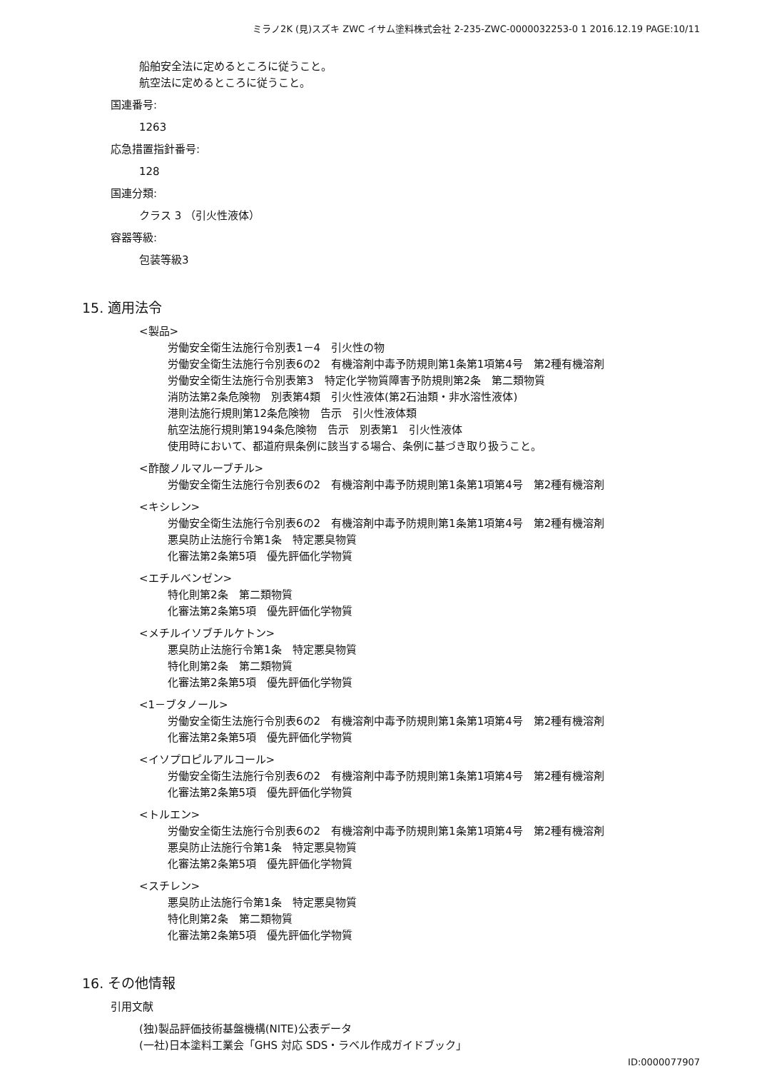ミラノ2K (見)スズキ ZWC イサム塗料株式会社 2-235-ZWC-0000032253-0 1 2016.12.19 PAGE:10/11
船舶安全法に定めるところに従うこと。
航空法に定めるところに従うこと。
国連番号:
1263
応急措置指針番号:
128
国連分類:
クラス 3 （引火性液体）
容器等級:
包装等級3
15. 適用法令
<製品>
労働安全衛生法施行令別表1－4　引火性の物
労働安全衛生法施行令別表6の2　有機溶剤中毒予防規則第1条第1項第4号　第2種有機溶剤
労働安全衛生法施行令別表第3　特定化学物質障害予防規則第2条　第二類物質
消防法第2条危険物　別表第4類　引火性液体(第2石油類・非水溶性液体)
港則法施行規則第12条危険物　告示　引火性液体類
航空法施行規則第194条危険物　告示　別表第1　引火性液体
使用時において、都道府県条例に該当する場合、条例に基づき取り扱うこと。
<酢酸ノルマルーブチル>
労働安全衛生法施行令別表6の2　有機溶剤中毒予防規則第1条第1項第4号　第2種有機溶剤
<キシレン>
労働安全衛生法施行令別表6の2　有機溶剤中毒予防規則第1条第1項第4号　第2種有機溶剤
悪臭防止法施行令第1条　特定悪臭物質
化審法第2条第5項　優先評価化学物質
<エチルベンゼン>
特化則第2条　第二類物質
化審法第2条第5項　優先評価化学物質
<メチルイソブチルケトン>
悪臭防止法施行令第1条　特定悪臭物質
特化則第2条　第二類物質
化審法第2条第5項　優先評価化学物質
<1－ブタノール>
労働安全衛生法施行令別表6の2　有機溶剤中毒予防規則第1条第1項第4号　第2種有機溶剤
化審法第2条第5項　優先評価化学物質
<イソプロピルアルコール>
労働安全衛生法施行令別表6の2　有機溶剤中毒予防規則第1条第1項第4号　第2種有機溶剤
化審法第2条第5項　優先評価化学物質
<トルエン>
労働安全衛生法施行令別表6の2　有機溶剤中毒予防規則第1条第1項第4号　第2種有機溶剤
悪臭防止法施行令第1条　特定悪臭物質
化審法第2条第5項　優先評価化学物質
<スチレン>
悪臭防止法施行令第1条　特定悪臭物質
特化則第2条　第二類物質
化審法第2条第5項　優先評価化学物質
16. その他情報
引用文献
(独)製品評価技術基盤機構(NITE)公表データ
(一社)日本塗料工業会「GHS 対応 SDS・ラベル作成ガイドブック」
ID:0000077907